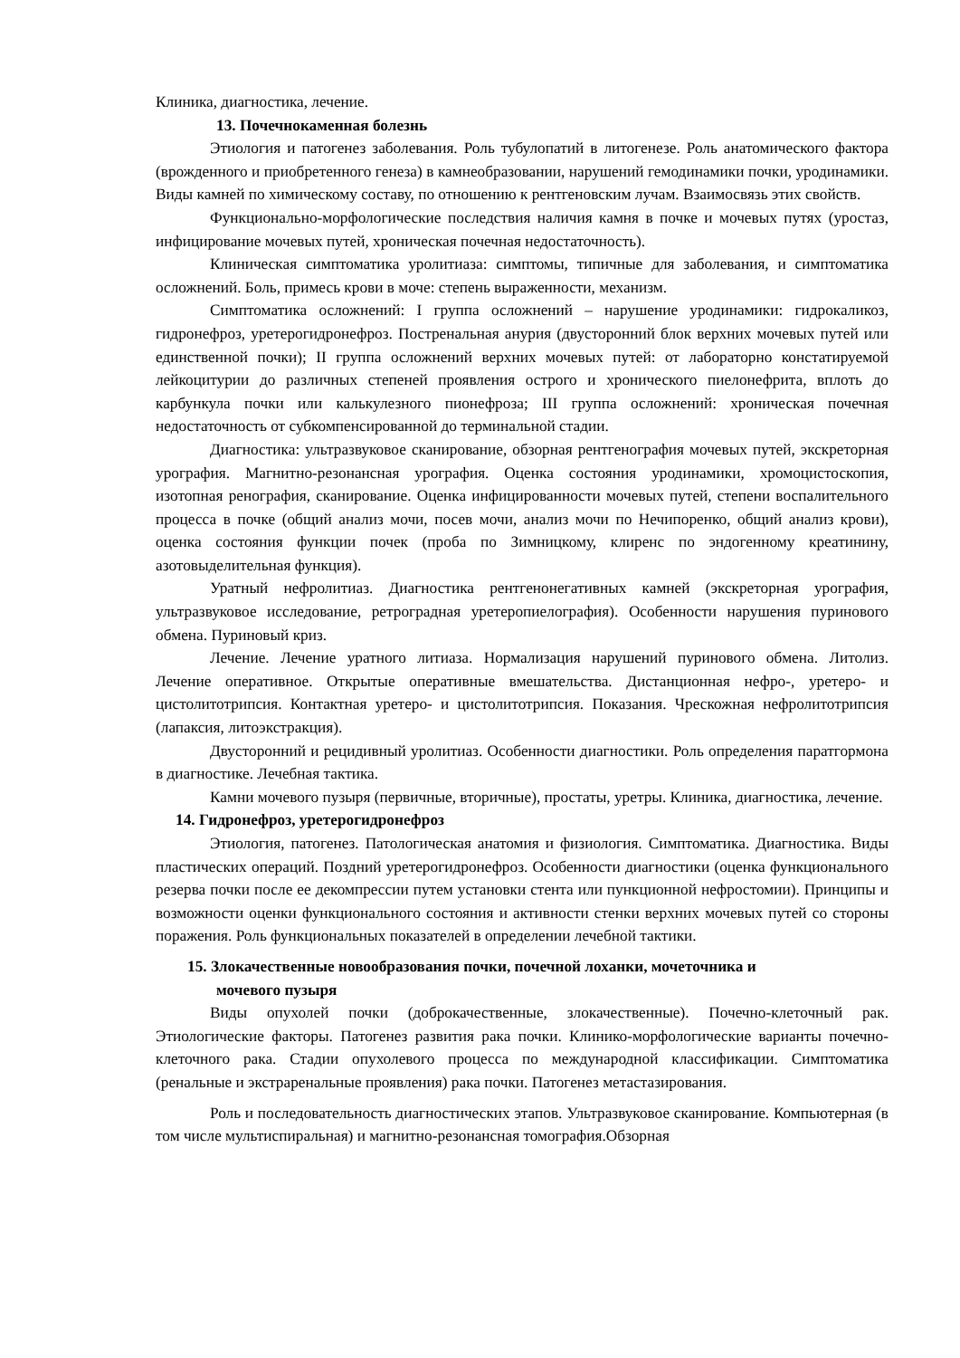Клиника, диагностика, лечение.
13. Почечнокаменная болезнь
Этиология и патогенез заболевания. Роль тубулопатий в литогенезе. Роль анатомического фактора (врожденного и приобретенного генеза) в камнеобразовании, нарушений гемодинамики почки, уродинамики. Виды камней по химическому составу, по отношению к рентгеновским лучам. Взаимосвязь этих свойств.
Функционально-морфологические последствия наличия камня в почке и мочевых путях (уростаз, инфицирование мочевых путей, хроническая почечная недостаточность).
Клиническая симптоматика уролитиаза: симптомы, типичные для заболевания, и симптоматика осложнений. Боль, примесь крови в моче: степень выраженности, механизм.
Симптоматика осложнений: I группа осложнений – нарушение уродинамики: гидрокаликоз, гидронефроз, уретерогидронефроз. Постренальная анурия (двусторонний блок верхних мочевых путей или единственной почки); II группа осложнений верхних мочевых путей: от лабораторно констатируемой лейкоцитурии до различных степеней проявления острого и хронического пиелонефрита, вплоть до карбункула почки или калькулезного пионефроза; III группа осложнений: хроническая почечная недостаточность от субкомпенсированной до терминальной стадии.
Диагностика: ультразвуковое сканирование, обзорная рентгенография мочевых путей, экскреторная урография. Магнитно-резонансная урография. Оценка состояния уродинамики, хромоцистоскопия, изотопная ренография, сканирование. Оценка инфицированности мочевых путей, степени воспалительного процесса в почке (общий анализ мочи, посев мочи, анализ мочи по Нечипоренко, общий анализ крови), оценка состояния функции почек (проба по Зимницкому, клиренс по эндогенному креатинину, азотовыделительная функция).
Уратный нефролитиаз. Диагностика рентгенонегативных камней (экскреторная урография, ультразвуковое исследование, ретроградная уретеропиелография). Особенности нарушения пуринового обмена. Пуриновый криз.
Лечение. Лечение уратного литиаза. Нормализация нарушений пуринового обмена. Литолиз. Лечение оперативное. Открытые оперативные вмешательства. Дистанционная нефро-, уретеро- и цистолитотрипсия. Контактная уретеро- и цистолитотрипсия. Показания. Чрескожная нефролитотрипсия (лапаксия, литоэкстракция).
Двусторонний и рецидивный уролитиаз. Особенности диагностики. Роль определения паратгормона в диагностике. Лечебная тактика.
Камни мочевого пузыря (первичные, вторичные), простаты, уретры. Клиника, диагностика, лечение.
14. Гидронефроз, уретерогидронефроз
Этиология, патогенез. Патологическая анатомия и физиология. Симптоматика. Диагностика. Виды пластических операций. Поздний уретерогидронефроз. Особенности диагностики (оценка функционального резерва почки после ее декомпрессии путем установки стента или пункционной нефростомии). Принципы и возможности оценки функционального состояния и активности стенки верхних мочевых путей со стороны поражения. Роль функциональных показателей в определении лечебной тактики.
15. Злокачественные новообразования почки, почечной лоханки, мочеточника и
мочевого пузыря
Виды опухолей почки (доброкачественные, злокачественные). Почечно-клеточный рак. Этиологические факторы. Патогенез развития рака почки. Клинико-морфологические варианты почечно-клеточного рака. Стадии опухолевого процесса по международной классификации. Симптоматика (ренальные и экстраренальные проявления) рака почки. Патогенез метастазирования.
Роль и последовательность диагностических этапов. Ультразвуковое сканирование. Компьютерная (в том числе мультиспиральная) и магнитно-резонансная томография.Обзорная